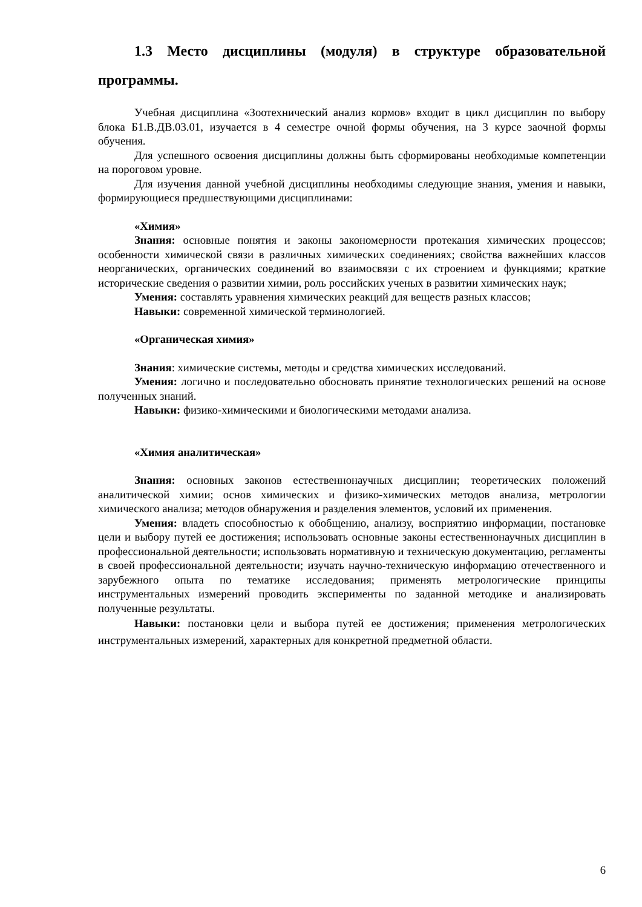1.3 Место дисциплины (модуля) в структуре образовательной программы.
Учебная дисциплина «Зоотехнический анализ кормов» входит в цикл дисциплин по выбору блока Б1.В.ДВ.03.01, изучается в 4 семестре очной формы обучения, на 3 курсе заочной формы обучения.
Для успешного освоения дисциплины должны быть сформированы необходимые компетенции на пороговом уровне.
Для изучения данной учебной дисциплины необходимы следующие знания, умения и навыки, формирующиеся предшествующими дисциплинами:
«Химия»
Знания: основные понятия и законы закономерности протекания химических процессов; особенности химической связи в различных химических соединениях; свойства важнейших классов неорганических, органических соединений во взаимосвязи с их строением и функциями; краткие исторические сведения о развитии химии, роль российских ученых в развитии химических наук;
Умения: составлять уравнения химических реакций для веществ разных классов;
Навыки: современной химической терминологией.
«Органическая химия»
Знания: химические системы, методы и средства химических исследований.
Умения: логично и последовательно обосновать принятие технологических решений на основе полученных знаний.
Навыки: физико-химическими и биологическими методами анализа.
«Химия аналитическая»
Знания: основных законов естественнонаучных дисциплин; теоретических положений аналитической химии; основ химических и физико-химических методов анализа, метрологии химического анализа; методов обнаружения и разделения элементов, условий их применения.
Умения: владеть способностью к обобщению, анализу, восприятию информации, постановке цели и выбору путей ее достижения; использовать основные законы естественнонаучных дисциплин в профессиональной деятельности; использовать нормативную и техническую документацию, регламенты в своей профессиональной деятельности; изучать научно-техническую информацию отечественного и зарубежного опыта по тематике исследования; применять метрологические принципы инструментальных измерений проводить эксперименты по заданной методике и анализировать полученные результаты.
Навыки: постановки цели и выбора путей ее достижения; применения метрологических инструментальных измерений, характерных для конкретной предметной области.
6